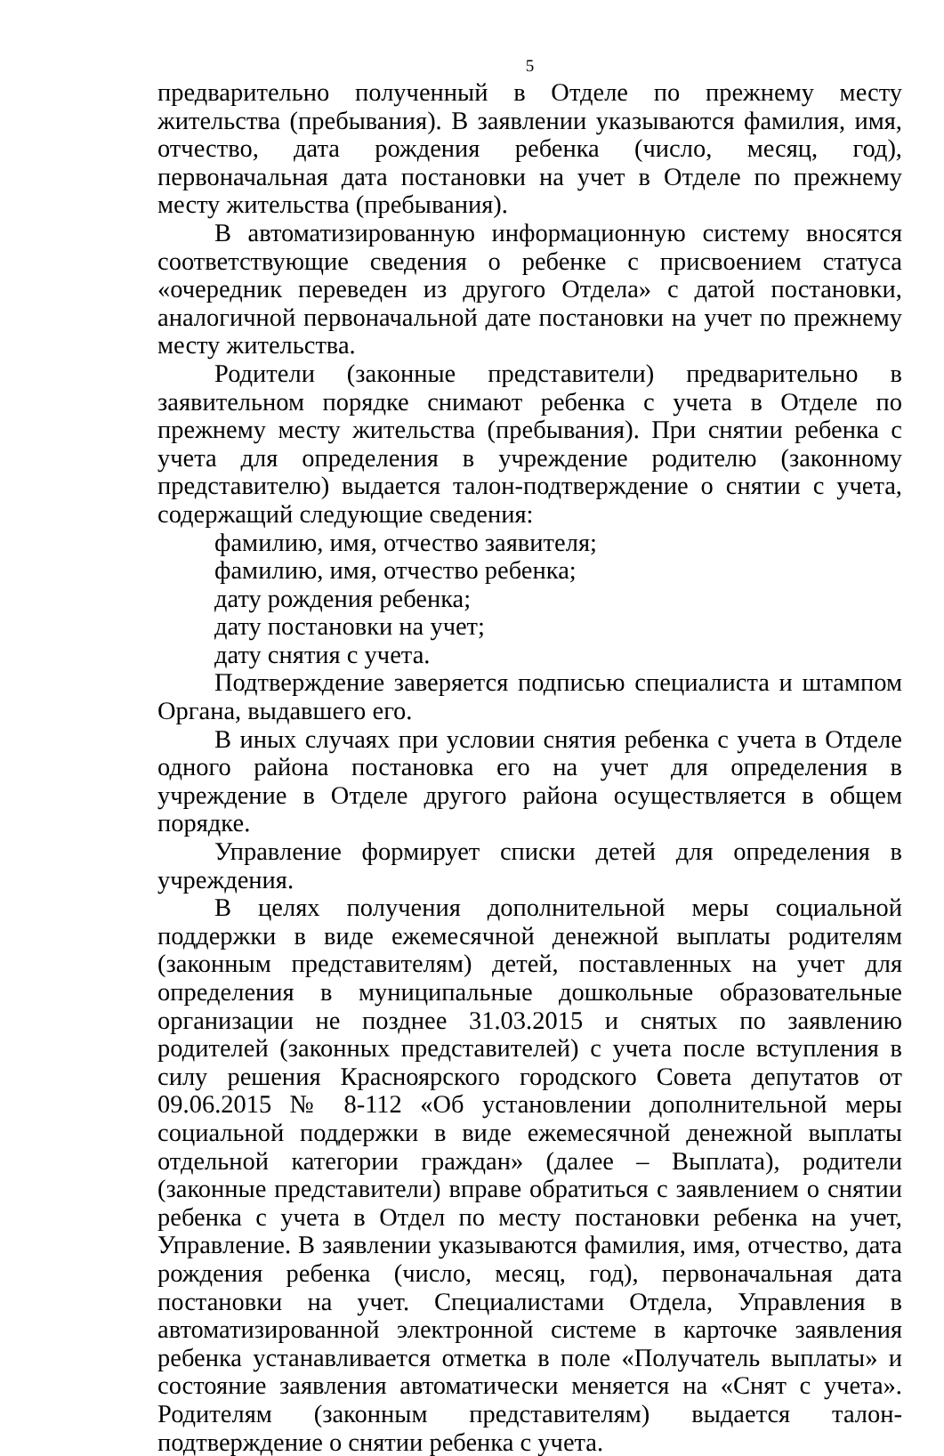5
предварительно полученный в Отделе по прежнему месту жительства (пребывания). В заявлении указываются фамилия, имя, отчество, дата рождения ребенка (число, месяц, год), первоначальная дата постановки на учет в Отделе по прежнему месту жительства (пребывания).
В автоматизированную информационную систему вносятся соответствующие сведения о ребенке с присвоением статуса «очередник переведен из другого Отдела» с датой постановки, аналогичной первоначальной дате постановки на учет по прежнему месту жительства.
Родители (законные представители) предварительно в заявительном порядке снимают ребенка с учета в Отделе по прежнему месту жительства (пребывания). При снятии ребенка с учета для определения в учреждение родителю (законному представителю) выдается талон-подтверждение о снятии с учета, содержащий следующие сведения:
фамилию, имя, отчество заявителя;
фамилию, имя, отчество ребенка;
дату рождения ребенка;
дату постановки на учет;
дату снятия с учета.
Подтверждение заверяется подписью специалиста и штампом Органа, выдавшего его.
В иных случаях при условии снятия ребенка с учета в Отделе одного района постановка его на учет для определения в учреждение в Отделе другого района осуществляется в общем порядке.
Управление формирует списки детей для определения в учреждения.
В целях получения дополнительной меры социальной поддержки в виде ежемесячной денежной выплаты родителям (законным представителям) детей, поставленных на учет для определения в муниципальные дошкольные образовательные организации не позднее 31.03.2015 и снятых по заявлению родителей (законных представителей) с учета после вступления в силу решения Красноярского городского Совета депутатов от 09.06.2015 № 8-112 «Об установлении дополнительной меры социальной поддержки в виде ежемесячной денежной выплаты отдельной категории граждан» (далее – Выплата), родители (законные представители) вправе обратиться с заявлением о снятии ребенка с учета в Отдел по месту постановки ребенка на учет, Управление. В заявлении указываются фамилия, имя, отчество, дата рождения ребенка (число, месяц, год), первоначальная дата постановки на учет. Специалистами Отдела, Управления в автоматизированной электронной системе в карточке заявления ребенка устанавливается отметка в поле «Получатель выплаты» и состояние заявления автоматически меняется на «Снят с учета». Родителям (законным представителям) выдается талон-подтверждение о снятии ребенка с учета.